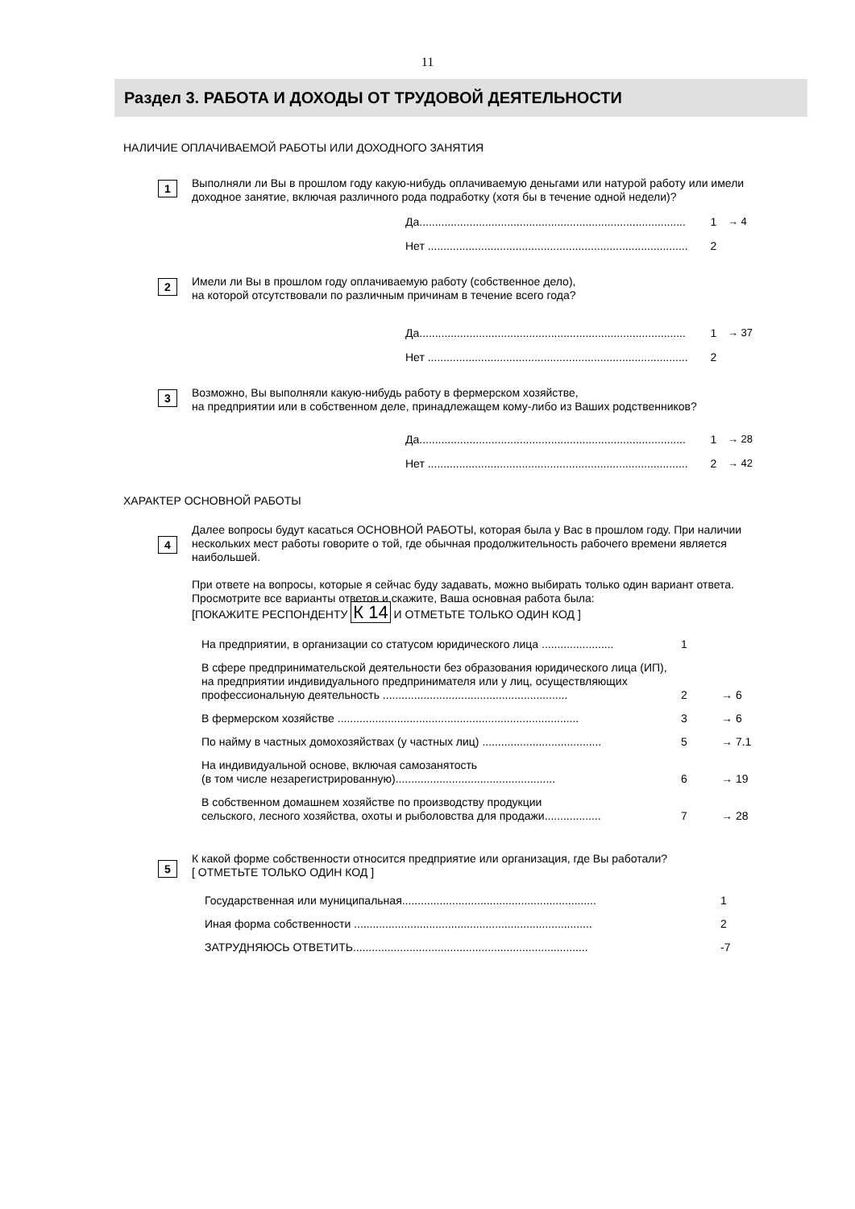11
Раздел 3. РАБОТА И ДОХОДЫ ОТ ТРУДОВОЙ ДЕЯТЕЛЬНОСТИ
НАЛИЧИЕ ОПЛАЧИВАЕМОЙ РАБОТЫ ИЛИ ДОХОДНОГО ЗАНЯТИЯ
1
Выполняли ли Вы в прошлом году какую-нибудь оплачиваемую деньгами или натурой работу или имели доходное занятие, включая различного рода подработку (хотя бы в течение одной недели)?
Да..................................................................................... 1 → 4
Нет ................................................................................... 2
2
Имели ли Вы в прошлом году оплачиваемую работу (собственное дело),
на которой отсутствовали по различным причинам в течение всего года?
Да..................................................................................... 1 → 37
Нет ................................................................................... 2
3
Возможно, Вы выполняли какую-нибудь работу в фермерском хозяйстве,
на предприятии или в собственном деле, принадлежащем кому-либо из Ваших родственников?
Да..................................................................................... 1 → 28
Нет ................................................................................... 2 → 42
ХАРАКТЕР ОСНОВНОЙ РАБОТЫ
4
Далее вопросы будут касаться ОСНОВНОЙ РАБОТЫ, которая была у Вас в прошлом году. При наличии нескольких мест работы говорите о той, где обычная продолжительность рабочего времени является наибольшей.
При ответе на вопросы, которые я сейчас буду задавать, можно выбирать только один вариант ответа. Просмотрите все варианты ответов и скажите, Ваша основная работа была:
[ПОКАЖИТЕ РЕСПОНДЕНТУ К 14 И ОТМЕТЬТЕ ТОЛЬКО ОДИН КОД ]
На предприятии, в организации со статусом юридического лица ....................... 1
В сфере предпринимательской деятельности без образования юридического лица (ИП), на предприятии индивидуального предпринимателя или у лиц, осуществляющих профессиональную деятельность ........................................................... 2 → 6
В фермерском хозяйстве ............................................................................. 3 → 6
По найму в частных домохозяйствах (у частных лиц) ...................................... 5 → 7.1
На индивидуальной основе, включая самозанятость
(в том числе незарегистрированную)................................................... 6 → 19
В собственном домашнем хозяйстве по производству продукции
сельского, лесного хозяйства, охоты и рыболовства для продажи.................. 7 → 28
5
К какой форме собственности относится предприятие или организация, где Вы работали?
[ ОТМЕТЬТЕ ТОЛЬКО ОДИН КОД ]
Государственная или муниципальная.............................................................. 1
Иная форма собственности ............................................................................ 2
ЗАТРУДНЯЮСЬ ОТВЕТИТЬ........................................................................... -7